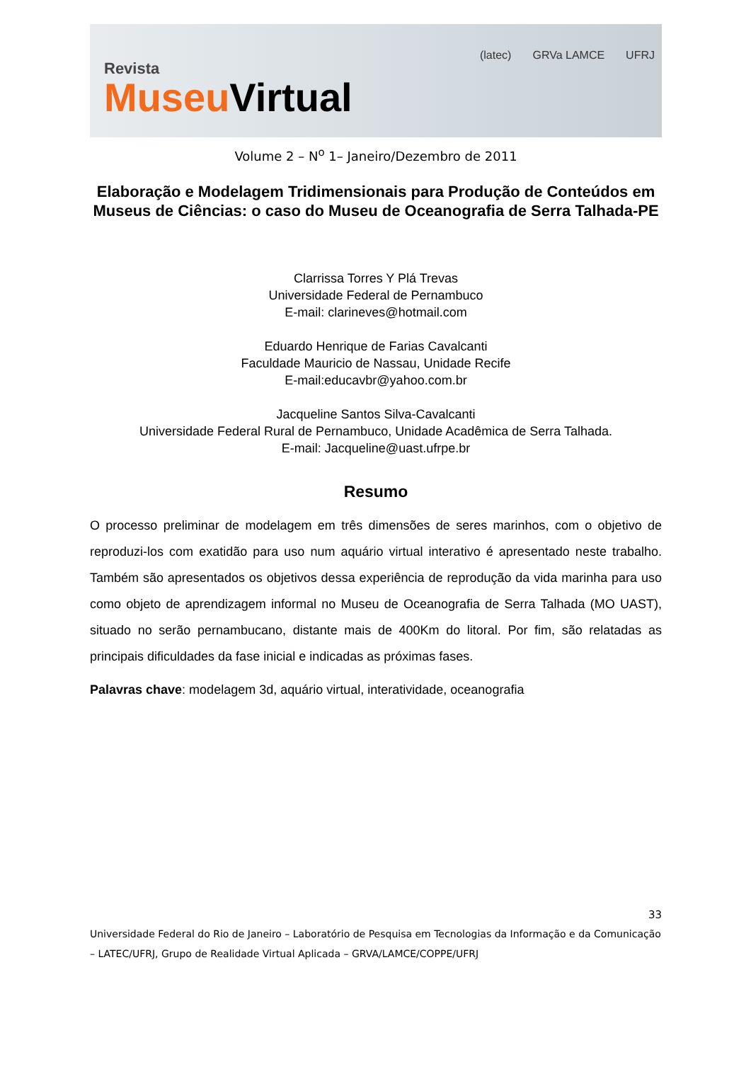Revista
Museu Virtual
(latec) GRVa LAMCE UFRJ
Volume 2 – N<sup>o</sup> 1– Janeiro/Dezembro de 2011
Elaboração e Modelagem Tridimensionais para Produção de Conteúdos em Museus de Ciências: o caso do Museu de Oceanografia de Serra Talhada-PE
Clarrissa Torres Y Plá Trevas
Universidade Federal de Pernambuco
E-mail: clarineves@hotmail.com
Eduardo Henrique de Farias Cavalcanti
Faculdade Mauricio de Nassau, Unidade Recife
E-mail:educavbr@yahoo.com.br
Jacqueline Santos Silva-Cavalcanti
Universidade Federal Rural de Pernambuco, Unidade Acadêmica de Serra Talhada.
E-mail: Jacqueline@uast.ufrpe.br
Resumo
O processo preliminar de modelagem em três dimensões de seres marinhos, com o objetivo de reproduzi-los com exatidão para uso num aquário virtual interativo é apresentado neste trabalho. Também são apresentados os objetivos dessa experiência de reprodução da vida marinha para uso como objeto de aprendizagem informal no Museu de Oceanografia de Serra Talhada (MO UAST), situado no serão pernambucano, distante mais de 400Km do litoral. Por fim, são relatadas as principais dificuldades da fase inicial e indicadas as próximas fases.
Palavras chave: modelagem 3d, aquário virtual, interatividade, oceanografia
33
Universidade Federal do Rio de Janeiro – Laboratório de Pesquisa em Tecnologias da Informação e da Comunicação – LATEC/UFRJ, Grupo de Realidade Virtual Aplicada – GRVA/LAMCE/COPPE/UFRJ